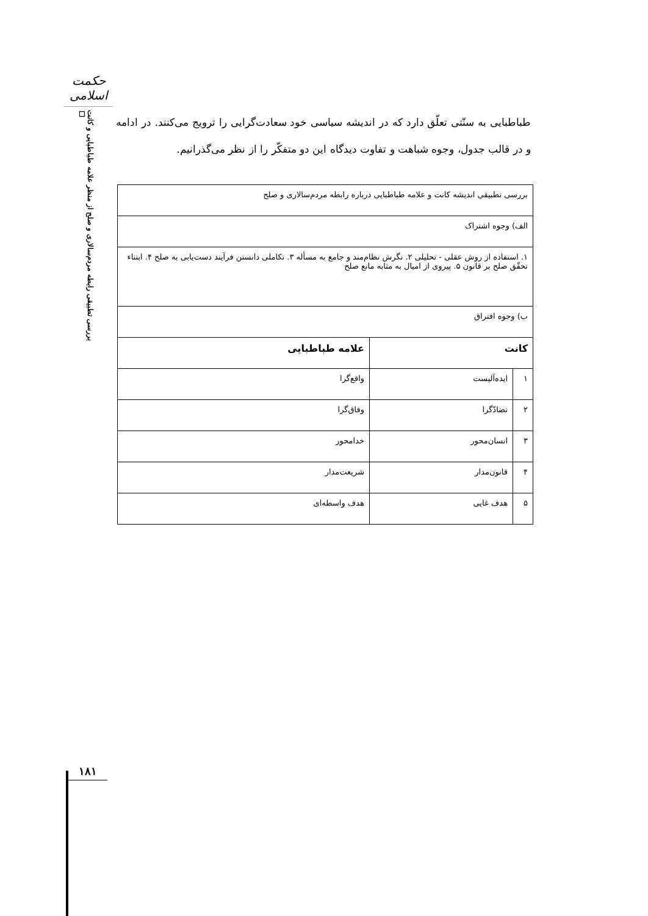حکمت اسلامی
بررسی تطبیقی رابطه مردم‌سالاری و صلح از منظر علامه طباطبایی و کانت ☐
طباطبایی به سنّتی تعلّق دارد که در اندیشه سیاسی خود سعادت‌گرایی را ترویج می‌کنند. در ادامه و در قالب جدول، وجوه شباهت و تفاوت دیدگاه این دو متفکّر را از نظر می‌گذرانیم.
| بررسی تطبیقی اندیشه کانت و علامه طباطبایی درباره رابطه مردم‌سالاری و صلح | | |
| الف) وجوه اشتراک | | |
| ۱. استفاده از روش عقلی - تحلیلی ۲. نگرش نظام‌مند و جامع به مسأله ۳. تکاملی دانستن فرآیند دست‌یابی به صلح ۴. ابتناء تحقّق صلح بر قانون ۵. پیروی از امیال به مثابه مانع صلح | | |
| ب) وجوه افتراق | | |
| کانت | | علامه طباطبایی |
| ۱ | ایده‌آلیست | واقع‌گرا |
| ۲ | تضادّگرا | وفاق‌گرا |
| ۳ | انسان‌محور | خدامحور |
| ۴ | قانون‌مدار | شریعت‌مدار |
| ۵ | هدف غایی | هدف واسطه‌ای |
۱۸۱